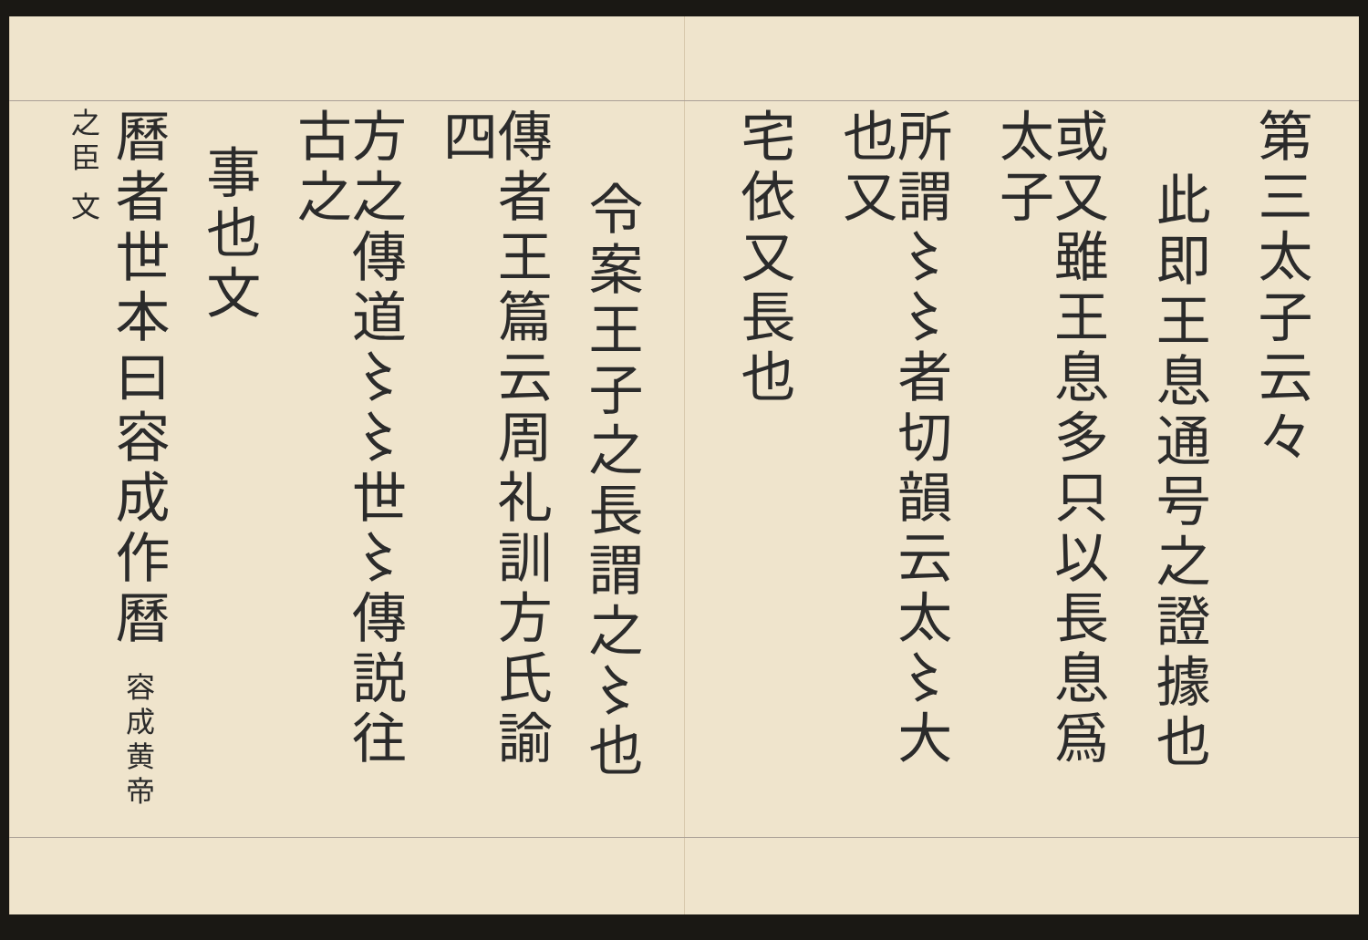第三太子云々
此即王息通号之證據也
或又雖王息多只以長息爲太子
所謂〻〻者切韻云太〻大也又
宅依又長也
令案王子之長謂之〻也
傳者王篇云周礼訓方氏諭四
方之傳道〻〻世〻傳説往古之
事也文
曆者世本曰容成作曆 容成黄帝 之臣 文